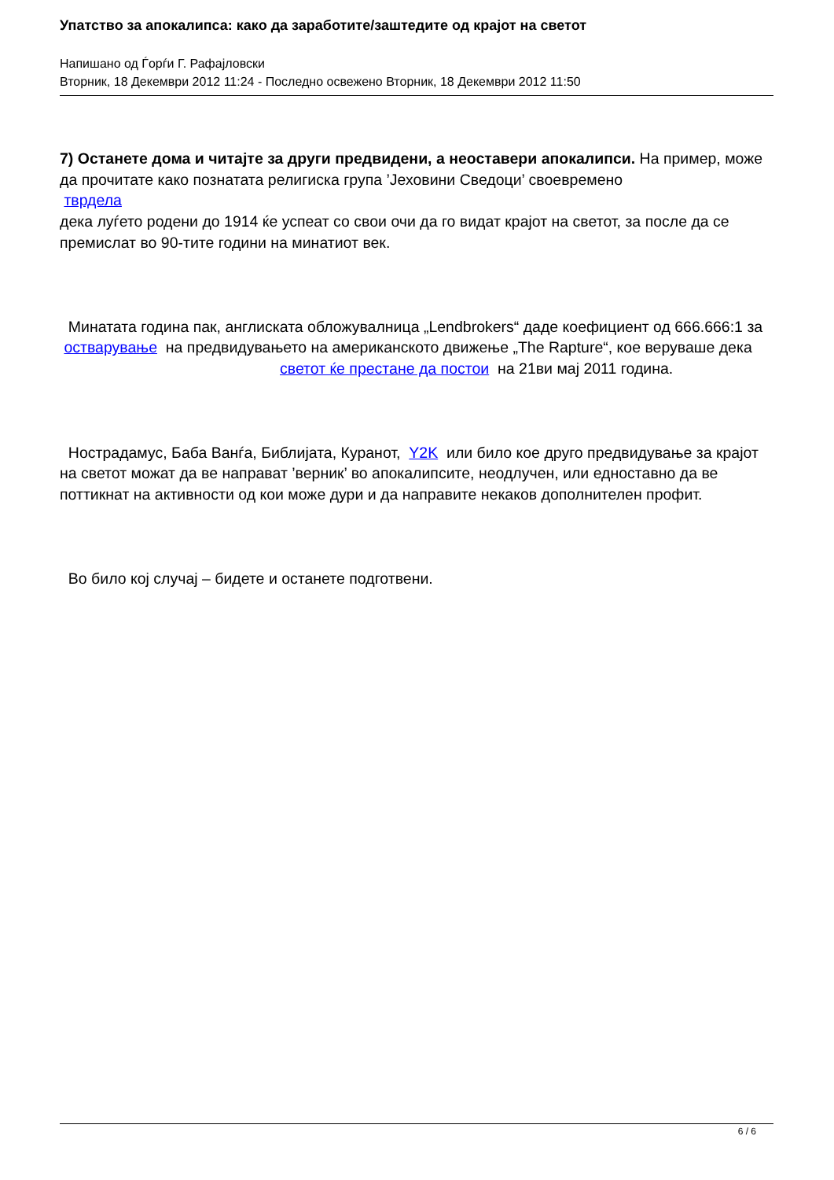Упатство за апокалипса: како да заработите/заштедите од крајот на светот
Напишано од Ѓорѓи Г. Рафајловски
Вторник, 18 Декември 2012 11:24 - Последно освежено Вторник, 18 Декември 2012 11:50
7) Останете дома и читајте за други предвидени, а неоставери апокалипси. На пример, може да прочитате како познатата религиска група ’Јеховини Сведоци’ своевремено
тврдела
дека луѓето родени до 1914 ќе успеат со свои очи да го видат крајот на светот, за после да се премислат во 90-тите години на минатиот век.
Минатата година пак, англиската обложувалница „Lendbrokers“ даде коефициент од 666.666:1 за остварување на предвидувањето на американското движење „The Rapture“, кое веруваше дека светот ќе престане да постои на 21ви мај 2011 година.
Нострадамус, Баба Ванѓа, Библијата, Куранот, Y2K или било кое друго предвидување за крајот на светот можат да ве направат ’верник’ во апокалипсите, неодлучен, или едноставно да ве поттикнат на активности од кои може дури и да направите некаков дополнителен профит.
Во било кој случај – бидете и останете подготвени.
6 / 6